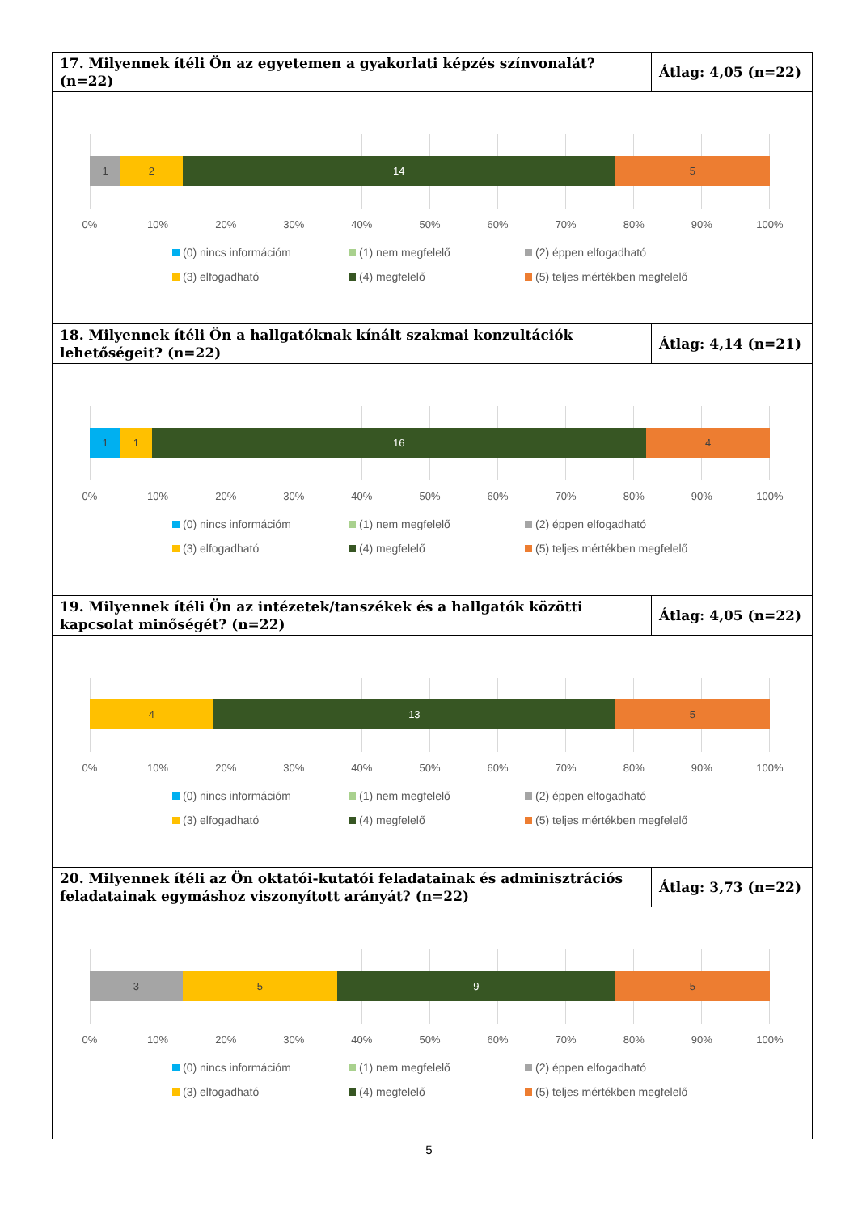| 17. Milyennek ítéli Ön az egyetemen a gyakorlati képzés színvonalát? (n=22) | Átlag: 4,05 (n=22) |
| 1 2 14 5 0% 10% 20% 30% 40% 50% 60% 70% 80% 90% 100% (0) nincs információm (1) nem megfelelő (2) éppen elfogadható (3) elfogadható (4) megfelelő (5) teljes mértékben megfelelő | |
| 18. Milyennek ítéli Ön a hallgatóknak kínált szakmai konzultációk lehetőségeit? (n=22) | Átlag: 4,14 (n=21) |
| 1 1 16 4 0% 10% 20% 30% 40% 50% 60% 70% 80% 90% 100% (0) nincs információm (1) nem megfelelő (2) éppen elfogadható (3) elfogadható (4) megfelelő (5) teljes mértékben megfelelő | |
| 19. Milyennek ítéli Ön az intézetek/tanszékek és a hallgatók közötti kapcsolat minőségét? (n=22) | Átlag: 4,05 (n=22) |
| 4 13 5 0% 10% 20% 30% 40% 50% 60% 70% 80% 90% 100% (0) nincs információm (1) nem megfelelő (2) éppen elfogadható (3) elfogadható (4) megfelelő (5) teljes mértékben megfelelő | |
| 20. Milyennek ítéli az Ön oktatói-kutatói feladatainak és adminisztrációs feladatainak egymáshoz viszonyított arányát? (n=22) | Átlag: 3,73 (n=22) |
| 3 5 9 5 0% 10% 20% 30% 40% 50% 60% 70% 80% 90% 100% (0) nincs információm (1) nem megfelelő (2) éppen elfogadható (3) elfogadható (4) megfelelő (5) teljes mértékben megfelelő | |
5